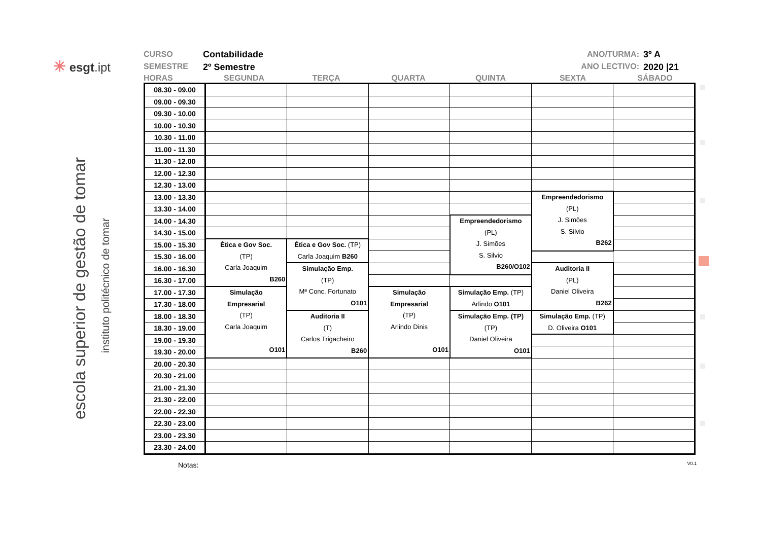✳ esgt.ipt
escola superior de gestão de tomar
instituto politécnico de tomar
CURSO
SEMESTRE
Contabilidade
2º Semestre
ANO/TURMA:
ANO LECTIVO:
3º A
2020 |21
HORAS SEGUNDA TERÇA QUARTA QUINTA SEXTA SÁBADO
| 08.30 - 09.00 | | | | | | |
| 09.00 - 09.30 | | | | | | |
| 09.30 - 10.00 | | | | | | |
| 10.00 - 10.30 | | | | | | |
| 10.30 - 11.00 | | | | | | |
| 11.00 - 11.30 | | | | | | |
| 11.30 - 12.00 | | | | | | |
| 12.00 - 12.30 | | | | | | |
| 12.30 - 13.00 | | | | | | |
| 13.00 - 13.30 | | | | | Empreendedorismo (PL) J. Simões S. Silvio B262 | |
| 13.30 - 14.00 | | | | | | |
| 14.00 - 14.30 | | | | Empreendedorismo (PL) J. Simões S. Silvio B260/O102 | | |
| 14.30 - 15.00 | | | | | | |
| 15.00 - 15.30 | Ética e Gov Soc. (TP) Carla Joaquim B260 | Ética e Gov Soc. (TP) Carla Joaquim B260 | | | | |
| 15.30 - 16.00 | | | | | | |
| 16.00 - 16.30 | | Simulação Emp. (TP) Mª Conc. Fortunato O101 | | | Auditoria II (PL) Daniel Oliveira B262 | |
| 16.30 - 17.00 | | | | | | |
| 17.00 - 17.30 | Simulação Empresarial (TP) Carla Joaquim O101 | | Simulação Empresarial (TP) Arlindo Dinis O101 | Simulação Emp. (TP) Arlindo O101 | | |
| 17.30 - 18.00 | | | | | | |
| 18.00 - 18.30 | | Auditoria II (T) Carlos Trigacheiro B260 | | Simulação Emp. (TP) (TP) Daniel Oliveira O101 | Simulação Emp. (TP) D. Oliveira O101 | |
| 18.30 - 19.00 | | | | | | |
| 19.00 - 19.30 | | | | | | |
| 19.30 - 20.00 | | | | | | |
| 20.00 - 20.30 | | | | | | |
| 20.30 - 21.00 | | | | | | |
| 21.00 - 21.30 | | | | | | |
| 21.30 - 22.00 | | | | | | |
| 22.00 - 22.30 | | | | | | |
| 22.30 - 23.00 | | | | | | |
| 23.00 - 23.30 | | | | | | |
| 23.30 - 24.00 | | | | | | |
Notas: V0.1